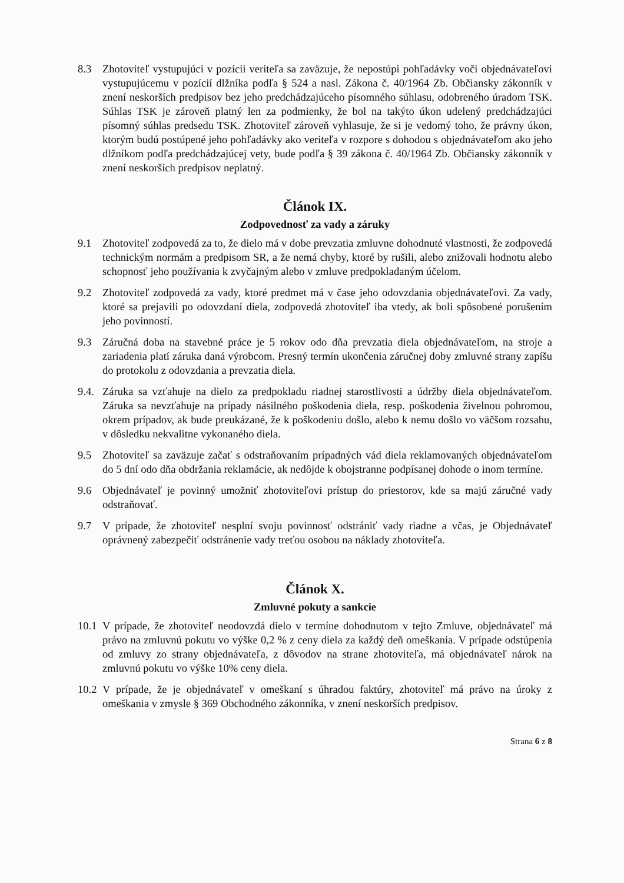8.3 Zhotoviteľ vystupujúci v pozícii veriteľa sa zaväzuje, že nepostúpi pohľadávky voči objednávateľovi vystupujúcemu v pozícií dlžníka podľa § 524 a nasl. Zákona č. 40/1964 Zb. Občiansky zákonník v znení neskorších predpisov bez jeho predchádzajúceho písomného súhlasu, odobreného úradom TSK. Súhlas TSK je zároveň platný len za podmienky, že bol na takýto úkon udelený predchádzajúci písomný súhlas predsedu TSK. Zhotoviteľ zároveň vyhlasuje, že si je vedomý toho, že právny úkon, ktorým budú postúpené jeho pohľadávky ako veriteľa v rozpore s dohodou s objednávateľom ako jeho dlžníkom podľa predchádzajúcej vety, bude podľa § 39 zákona č. 40/1964 Zb. Občiansky zákonník v znení neskorších predpisov neplatný.
Článok IX.
Zodpovednosť za vady a záruky
9.1 Zhotoviteľ zodpovedá za to, že dielo má v dobe prevzatia zmluvne dohodnuté vlastnosti, že zodpovedá technickým normám a predpisom SR, a že nemá chyby, ktoré by rušili, alebo znižovali hodnotu alebo schopnosť jeho používania k zvyčajným alebo v zmluve predpokladaným účelom.
9.2 Zhotoviteľ zodpovedá za vady, ktoré predmet má v čase jeho odovzdania objednávateľovi. Za vady, ktoré sa prejavili po odovzdaní diela, zodpovedá zhotoviteľ iba vtedy, ak boli spôsobené porušením jeho povinností.
9.3 Záručná doba na stavebné práce je 5 rokov odo dňa prevzatia diela objednávateľom, na stroje a zariadenia platí záruka daná výrobcom. Presný termín ukončenia záručnej doby zmluvné strany zapíšu do protokolu z odovzdania a prevzatia diela.
9.4.
Záruka sa vzťahuje na dielo za predpokladu riadnej starostlivosti a údržby diela objednávateľom. Záruka sa nevzťahuje na prípady násilného poškodenia diela, resp. poškodenia živelnou pohromou, okrem prípadov, ak bude preukázané, že k poškodeniu došlo, alebo k nemu došlo vo väčšom rozsahu, v dôsledku nekvalitne vykonaného diela.
9.5 Zhotoviteľ sa zaväzuje začať s odstraňovaním prípadných vád diela reklamovaných objednávateľom do 5 dní odo dňa obdržania reklamácie, ak nedôjde k obojstranne podpísanej dohode o inom termíne.
9.6 Objednávateľ je povinný umožniť zhotoviteľovi prístup do priestorov, kde sa majú záručné vady odstraňovať.
9.7 V prípade, že zhotoviteľ nesplní svoju povinnosť odstrániť vady riadne a včas, je Objednávateľ oprávnený zabezpečiť odstránenie vady treťou osobou na náklady zhotoviteľa.
Článok X.
Zmluvné pokuty a sankcie
10.1
V prípade, že zhotoviteľ neodovzdá dielo v termíne dohodnutom v tejto Zmluve, objednávateľ má právo na zmluvnú pokutu vo výške 0,2 % z ceny diela za každý deň omeškania. V prípade odstúpenia od zmluvy zo strany objednávateľa, z dôvodov na strane zhotoviteľa, má objednávateľ nárok na zmluvnú pokutu vo výške 10% ceny diela.
10.2
V prípade, že je objednávateľ v omeškaní s úhradou faktúry, zhotoviteľ má právo na úroky z omeškania v zmysle § 369 Obchodného zákonníka, v znení neskorších predpisov.
Strana 6 z 8